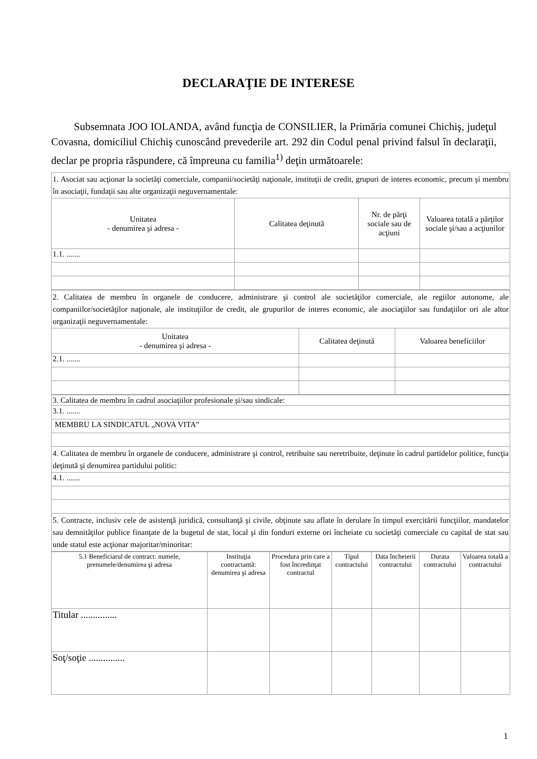DECLARAŢIE DE INTERESE
Subsemnata JOO IOLANDA, având funcţia de CONSILIER, la Primăria comunei Chichiş, judeţul Covasna, domiciliul Chichiş cunoscând prevederile art. 292 din Codul penal privind falsul în declaraţii, declar pe propria răspundere, că împreuna cu familia<sup>1)</sup> deţin următoarele:
| 1. Asociat sau acţionar la societăţi comerciale, companii/societăţi naţionale, instituţii de credit, grupuri de interes economic, precum şi membru în asociaţii, fundaţii sau alte organizaţii neguvernamentale: | | | |
| Unitatea - denumirea şi adresa - | Calitatea deţinută | Nr. de părţi sociale sau de acţiuni | Valoarea totală a părţilor sociale şi/sau a acţiunilor |
| 1.1. ....... | | | |
| 2. Calitatea de membru în organele de conducere, administrare şi control ale societăţilor comerciale, ale regiilor autonome, ale companiilor/societăţilor naţionale, ale instituţiilor de credit, ale grupurilor de interes economic, ale asociaţiilor sau fundaţiilor ori ale altor organizaţii neguvernamentale: | | |
| Unitatea - denumirea şi adresa - | Calitatea deţinută | Valoarea beneficiilor |
| 2.1. ....... | | |
| 3. Calitatea de membru în cadrul asociaţiilor profesionale şi/sau sindicale: |
| 3.1. ....... |
| MEMBRU LA SINDICATUL „NOVA VITA” |
| 4. Calitatea de membru în organele de conducere, administrare şi control, retribuite sau neretribuite, deţinute în cadrul partidelor politice, funcţia deţinută şi denumirea partidului politic: |
| 4.1. ....... |
| 5. Contracte, inclusiv cele de asistenţă juridică, consultanţă şi civile, obţinute sau aflate în derulare în timpul exercitării funcţiilor, mandatelor sau demnităţilor publice finanţate de la bugetul de stat, local şi din fonduri externe ori încheiate cu societăţi comerciale cu capital de stat sau unde statul este acţionar majoritar/minoritar: |
| 5.1 Beneficiarul de contract: numele, prenumele/denumirea şi adresa | Instituţia contractantă: denumirea şi adresa | Procedura prin care a fost încredinţat contractul | Tipul contractului | Data încheierii contractului | Durata contractului | Valoarea totală a contractului |
| --- | --- | --- | --- | --- | --- | --- |
| Titular ............... | | | | | | |
| Soţ/soţie ............... | | | | | | |
1